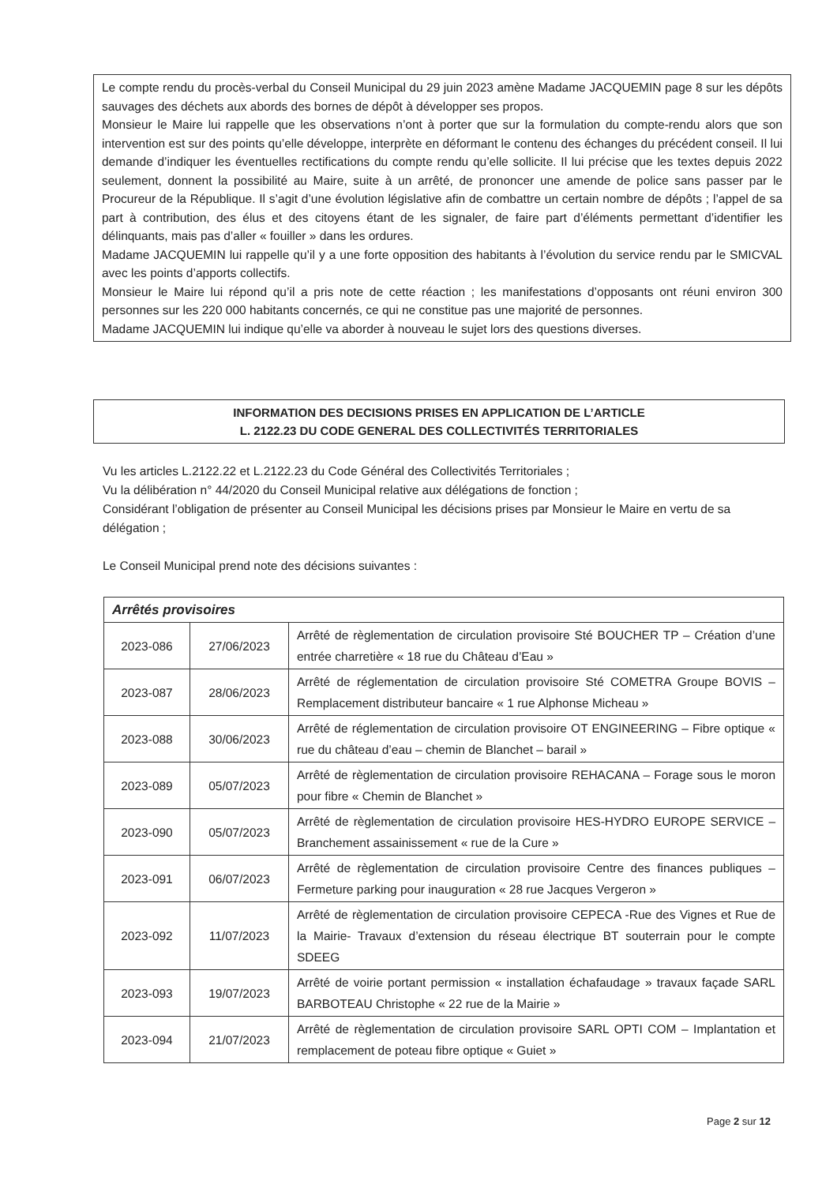Le compte rendu du procès-verbal du Conseil Municipal du 29 juin 2023 amène Madame JACQUEMIN page 8 sur les dépôts sauvages des déchets aux abords des bornes de dépôt à développer ses propos.
Monsieur le Maire lui rappelle que les observations n’ont à porter que sur la formulation du compte-rendu alors que son intervention est sur des points qu’elle développe, interprète en déformant le contenu des échanges du précédent conseil. Il lui demande d’indiquer les éventuelles rectifications du compte rendu qu’elle sollicite. Il lui précise que les textes depuis 2022 seulement, donnent la possibilité au Maire, suite à un arrêté, de prononcer une amende de police sans passer par le Procureur de la République. Il s’agit d’une évolution législative afin de combattre un certain nombre de dépôts ; l’appel de sa part à contribution, des élus et des citoyens étant de les signaler, de faire part d’éléments permettant d’identifier les délinquants, mais pas d’aller « fouiller » dans les ordures.
Madame JACQUEMIN lui rappelle qu’il y a une forte opposition des habitants à l’évolution du service rendu par le SMICVAL avec les points d’apports collectifs.
Monsieur le Maire lui répond qu’il a pris note de cette réaction ; les manifestations d’opposants ont réuni environ 300 personnes sur les 220 000 habitants concernés, ce qui ne constitue pas une majorité de personnes.
Madame JACQUEMIN lui indique qu’elle va aborder à nouveau le sujet lors des questions diverses.
INFORMATION DES DECISIONS PRISES EN APPLICATION DE L’ARTICLE
L. 2122.23 DU CODE GENERAL DES COLLECTIVITÉS TERRITORIALES
Vu les articles L.2122.22 et L.2122.23 du Code Général des Collectivités Territoriales ;
Vu la délibération n° 44/2020 du Conseil Municipal relative aux délégations de fonction ;
Considérant l’obligation de présenter au Conseil Municipal les décisions prises par Monsieur le Maire en vertu de sa délégation ;
Le Conseil Municipal prend note des décisions suivantes :
| Arrêtés provisoires | | |
| --- | --- | --- |
| 2023-086 | 27/06/2023 | Arrêté de règlementation de circulation provisoire Sté BOUCHER TP – Création d’une entrée charretière « 18 rue du Château d’Eau » |
| 2023-087 | 28/06/2023 | Arrêté de réglementation de circulation provisoire Sté COMETRA Groupe BOVIS – Remplacement distributeur bancaire « 1 rue Alphonse Micheau » |
| 2023-088 | 30/06/2023 | Arrêté de réglementation de circulation provisoire OT ENGINEERING – Fibre optique « rue du château d’eau – chemin de Blanchet – barail » |
| 2023-089 | 05/07/2023 | Arrêté de règlementation de circulation provisoire REHACANA – Forage sous le moron pour fibre « Chemin de Blanchet » |
| 2023-090 | 05/07/2023 | Arrêté de règlementation de circulation provisoire HES-HYDRO EUROPE SERVICE – Branchement assainissement « rue de la Cure » |
| 2023-091 | 06/07/2023 | Arrêté de règlementation de circulation provisoire Centre des finances publiques – Fermeture parking pour inauguration « 28 rue Jacques Vergeron » |
| 2023-092 | 11/07/2023 | Arrêté de règlementation de circulation provisoire CEPECA -Rue des Vignes et Rue de la Mairie- Travaux d’extension du réseau électrique BT souterrain pour le compte SDEEG |
| 2023-093 | 19/07/2023 | Arrêté de voirie portant permission « installation échafaudage » travaux façade SARL BARBOTEAU Christophe « 22 rue de la Mairie » |
| 2023-094 | 21/07/2023 | Arrêté de règlementation de circulation provisoire SARL OPTI COM – Implantation et remplacement de poteau fibre optique « Guiet » |
Page 2 sur 12